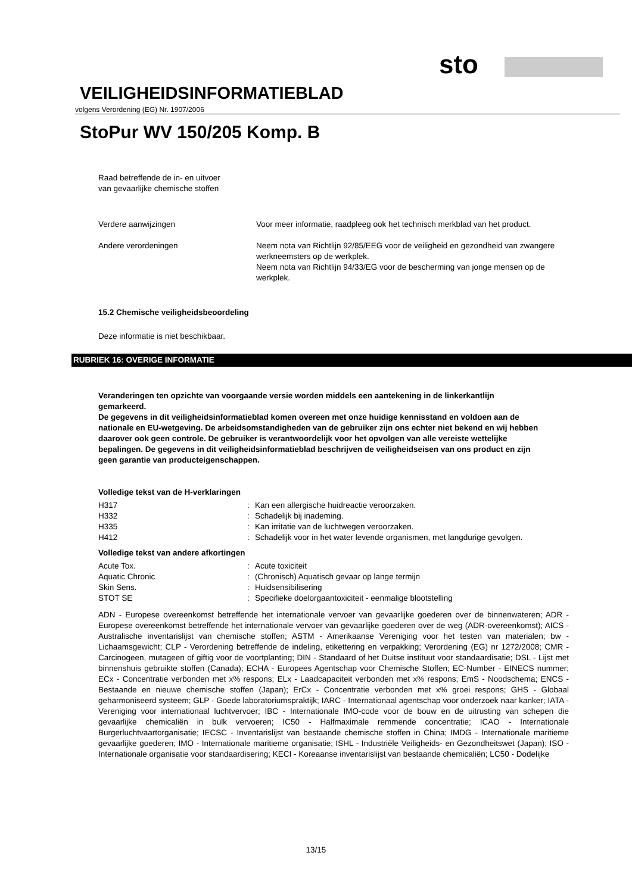sto
VEILIGHEIDSINFORMATIEBLAD
volgens Verordening (EG) Nr. 1907/2006
StoPur WV 150/205 Komp. B
Raad betreffende de in- en uitvoer
van gevaarlijke chemische stoffen
| Verdere aanwijzingen | Voor meer informatie, raadpleeg ook het technisch merkblad van het product. |
| Andere verordeningen | Neem nota van Richtlijn 92/85/EEG voor de veiligheid en gezondheid van zwangere werkneemsters op de werkplek. Neem nota van Richtlijn 94/33/EG voor de bescherming van jonge mensen op de werkplek. |
15.2 Chemische veiligheidsbeoordeling
Deze informatie is niet beschikbaar.
RUBRIEK 16: OVERIGE INFORMATIE
Veranderingen ten opzichte van voorgaande versie worden middels een aantekening in de linkerkantlijn gemarkeerd.
De gegevens in dit veiligheidsinformatieblad komen overeen met onze huidige kennisstand en voldoen aan de nationale en EU-wetgeving. De arbeidsomstandigheden van de gebruiker zijn ons echter niet bekend en wij hebben daarover ook geen controle. De gebruiker is verantwoordelijk voor het opvolgen van alle vereiste wettelijke bepalingen. De gegevens in dit veiligheidsinformatieblad beschrijven de veiligheidseisen van ons product en zijn geen garantie van producteigenschappen.
Volledige tekst van de H-verklaringen
| H317 | : | Kan een allergische huidreactie veroorzaken. |
| H332 | : | Schadelijk bij inademing. |
| H335 | : | Kan irritatie van de luchtwegen veroorzaken. |
| H412 | : | Schadelijk voor in het water levende organismen, met langdurige gevolgen. |
Volledige tekst van andere afkortingen
| Acute Tox. | : | Acute toxiciteit |
| Aquatic Chronic | : | (Chronisch) Aquatisch gevaar op lange termijn |
| Skin Sens. | : | Huidsensibilisering |
| STOT SE | : | Specifieke doelorgaantoxiciteit - eenmalige blootstelling |
ADN - Europese overeenkomst betreffende het internationale vervoer van gevaarlijke goederen over de binnenwateren; ADR - Europese overeenkomst betreffende het internationale vervoer van gevaarlijke goederen over de weg (ADR-overeenkomst); AICS - Australische inventarislijst van chemische stoffen; ASTM - Amerikaanse Vereniging voor het testen van materialen; bw - Lichaamsgewicht; CLP - Verordening betreffende de indeling, etikettering en verpakking; Verordening (EG) nr 1272/2008; CMR - Carcinogeen, mutageen of giftig voor de voortplanting; DIN - Standaard of het Duitse instituut voor standaardisatie; DSL - Lijst met binnenshuis gebruikte stoffen (Canada); ECHA - Europees Agentschap voor Chemische Stoffen; EC-Number - EINECS nummer; ECx - Concentratie verbonden met x% respons; ELx - Laadcapaciteit verbonden met x% respons; EmS - Noodschema; ENCS - Bestaande en nieuwe chemische stoffen (Japan); ErCx - Concentratie verbonden met x% groei respons; GHS - Globaal geharmoniseerd systeem; GLP - Goede laboratoriumspraktijk; IARC - Internationaal agentschap voor onderzoek naar kanker; IATA - Vereniging voor internationaal luchtvervoer; IBC - Internationale IMO-code voor de bouw en de uitrusting van schepen die gevaarlijke chemicaliën in bulk vervoeren; IC50 - Halfmaximale remmende concentratie; ICAO - Internationale Burgerluchtvaartorganisatie; IECSC - Inventarislijst van bestaande chemische stoffen in China; IMDG - Internationale maritieme gevaarlijke goederen; IMO - Internationale maritieme organisatie; ISHL - Industriële Veiligheids- en Gezondheitswet (Japan); ISO - Internationale organisatie voor standaardisering; KECI - Koreaanse inventarislijst van bestaande chemicaliën; LC50 - Dodelijke
13/15